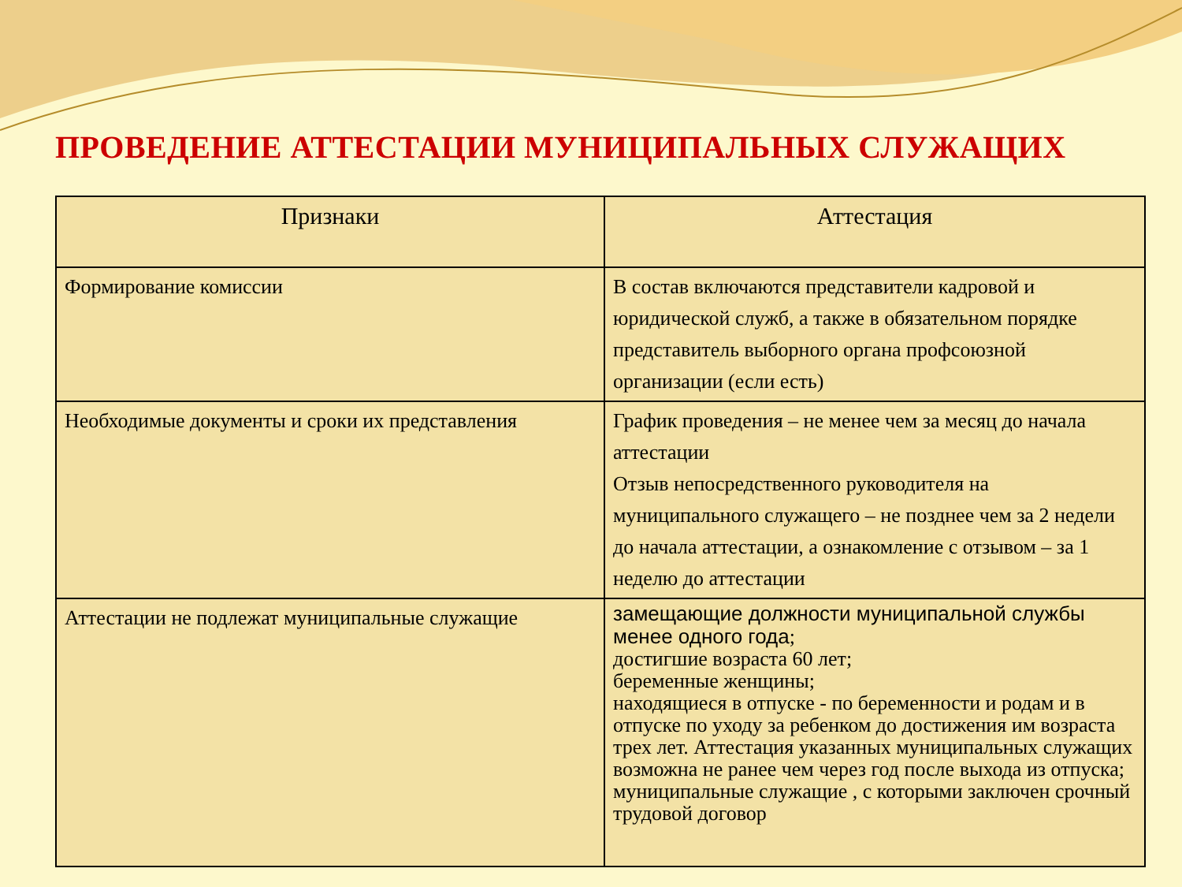ПРОВЕДЕНИЕ АТТЕСТАЦИИ МУНИЦИПАЛЬНЫХ СЛУЖАЩИХ
| Признаки | Аттестация |
| --- | --- |
| Формирование комиссии | В состав включаются представители кадровой и юридической служб, а также в обязательном порядке представитель выборного органа профсоюзной организации (если есть) |
| Необходимые документы и сроки их представления | График проведения – не менее чем за месяц до начала аттестации Отзыв непосредственного руководителя на муниципального служащего – не позднее чем за 2 недели до начала аттестации, а ознакомление с отзывом – за 1 неделю до аттестации |
| Аттестации не подлежат муниципальные служащие | замещающие должности муниципальной службы менее одного года ; достигшие возраста 60 лет; беременные женщины; находящиеся в отпуске - по беременности и родам и в отпуске по уходу за ребенком до достижения им возраста трех лет. Аттестация указанных муниципальных служащих возможна не ранее чем через год после выхода из отпуска; муниципальные служащие , с которыми заключен срочный трудовой договор |